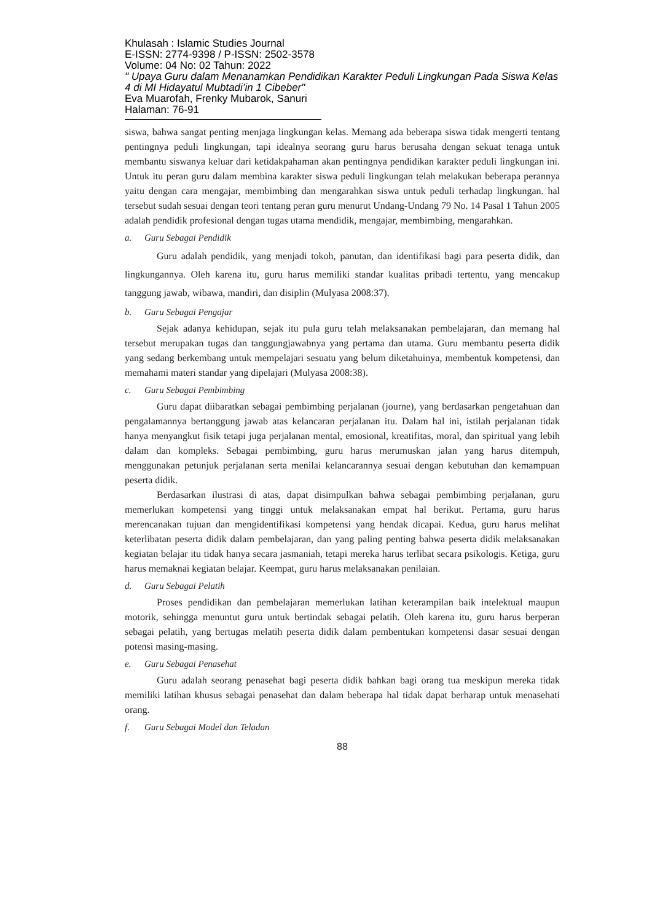Khulasah : Islamic Studies Journal
E-ISSN: 2774-9398 / P-ISSN: 2502-3578
Volume: 04 No: 02 Tahun: 2022
" Upaya Guru dalam Menanamkan Pendidikan Karakter Peduli Lingkungan Pada Siswa Kelas 4 di MI Hidayatul Mubtadi’in 1 Cibeber"
Eva Muarofah, Frenky Mubarok, Sanuri
Halaman: 76-91
siswa, bahwa sangat penting menjaga lingkungan kelas. Memang ada beberapa siswa tidak mengerti tentang pentingnya peduli lingkungan, tapi idealnya seorang guru harus berusaha dengan sekuat tenaga untuk membantu siswanya keluar dari ketidakpahaman akan pentingnya pendidikan karakter peduli lingkungan ini. Untuk itu peran guru dalam membina karakter siswa peduli lingkungan telah melakukan beberapa perannya yaitu dengan cara mengajar, membimbing dan mengarahkan siswa untuk peduli terhadap lingkungan. hal tersebut sudah sesuai dengan teori tentang peran guru menurut Undang-Undang 79 No. 14 Pasal 1 Tahun 2005 adalah pendidik profesional dengan tugas utama mendidik, mengajar, membimbing, mengarahkan.
a. Guru Sebagai Pendidik
Guru adalah pendidik, yang menjadi tokoh, panutan, dan identifikasi bagi para peserta didik, dan lingkungannya. Oleh karena itu, guru harus memiliki standar kualitas pribadi tertentu, yang mencakup tanggung jawab, wibawa, mandiri, dan disiplin (Mulyasa 2008:37).
b. Guru Sebagai Pengajar
Sejak adanya kehidupan, sejak itu pula guru telah melaksanakan pembelajaran, dan memang hal tersebut merupakan tugas dan tanggungjawabnya yang pertama dan utama. Guru membantu peserta didik yang sedang berkembang untuk mempelajari sesuatu yang belum diketahuinya, membentuk kompetensi, dan memahami materi standar yang dipelajari (Mulyasa 2008:38).
c. Guru Sebagai Pembimbing
Guru dapat diibaratkan sebagai pembimbing perjalanan (journe), yang berdasarkan pengetahuan dan pengalamannya bertanggung jawab atas kelancaran perjalanan itu. Dalam hal ini, istilah perjalanan tidak hanya menyangkut fisik tetapi juga perjalanan mental, emosional, kreatifitas, moral, dan spiritual yang lebih dalam dan kompleks. Sebagai pembimbing, guru harus merumuskan jalan yang harus ditempuh, menggunakan petunjuk perjalanan serta menilai kelancarannya sesuai dengan kebutuhan dan kemampuan peserta didik.
Berdasarkan ilustrasi di atas, dapat disimpulkan bahwa sebagai pembimbing perjalanan, guru memerlukan kompetensi yang tinggi untuk melaksanakan empat hal berikut. Pertama, guru harus merencanakan tujuan dan mengidentifikasi kompetensi yang hendak dicapai. Kedua, guru harus melihat keterlibatan peserta didik dalam pembelajaran, dan yang paling penting bahwa peserta didik melaksanakan kegiatan belajar itu tidak hanya secara jasmaniah, tetapi mereka harus terlibat secara psikologis. Ketiga, guru harus memaknai kegiatan belajar. Keempat, guru harus melaksanakan penilaian.
d. Guru Sebagai Pelatih
Proses pendidikan dan pembelajaran memerlukan latihan keterampilan baik intelektual maupun motorik, sehingga menuntut guru untuk bertindak sebagai pelatih. Oleh karena itu, guru harus berperan sebagai pelatih, yang bertugas melatih peserta didik dalam pembentukan kompetensi dasar sesuai dengan potensi masing-masing.
e. Guru Sebagai Penasehat
Guru adalah seorang penasehat bagi peserta didik bahkan bagi orang tua meskipun mereka tidak memiliki latihan khusus sebagai penasehat dan dalam beberapa hal tidak dapat berharap untuk menasehati orang.
f. Guru Sebagai Model dan Teladan
88